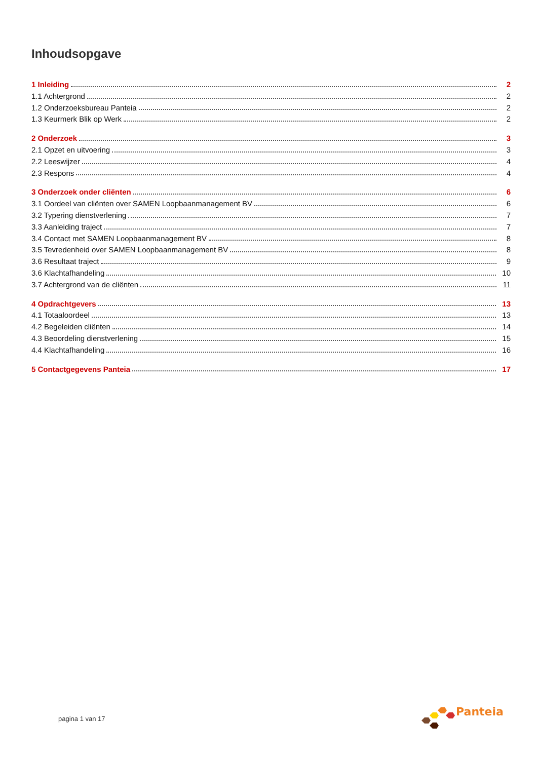Inhoudsopgave
1 Inleiding 2
1.1 Achtergrond 2
1.2 Onderzoeksbureau Panteia 2
1.3 Keurmerk Blik op Werk 2
2 Onderzoek 3
2.1 Opzet en uitvoering 3
2.2 Leeswijzer 4
2.3 Respons 4
3 Onderzoek onder cliënten 6
3.1 Oordeel van cliënten over SAMEN Loopbaanmanagement BV 6
3.2 Typering dienstverlening 7
3.3 Aanleiding traject 7
3.4 Contact met SAMEN Loopbaanmanagement BV 8
3.5 Tevredenheid over SAMEN Loopbaanmanagement BV 8
3.6 Resultaat traject 9
3.6 Klachtafhandeling 10
3.7 Achtergrond van de cliënten 11
4 Opdrachtgevers 13
4.1 Totaaloordeel 13
4.2 Begeleiden cliënten 14
4.3 Beoordeling dienstverlening 15
4.4 Klachtafhandeling 16
5 Contactgegevens Panteia 17
pagina 1 van 17
Panteia